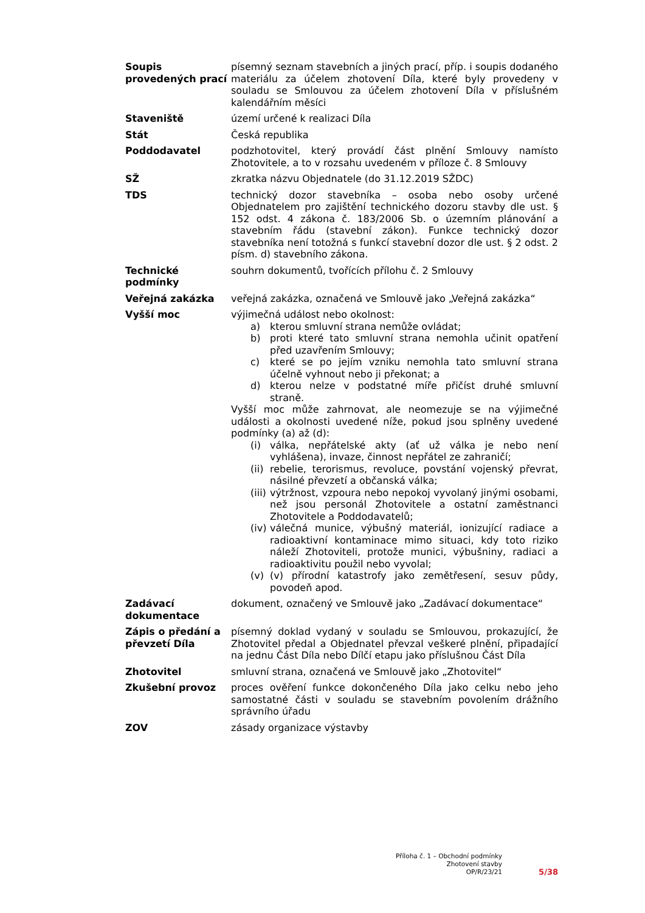| Soupis provedených prací | písemný seznam stavebních a jiných prací, příp. i soupis dodaného materiálu za účelem zhotovení Díla, které byly provedeny v souladu se Smlouvou za účelem zhotovení Díla v příslušném kalendářním měsíci |
| Staveniště | území určené k realizaci Díla |
| Stát | Česká republika |
| Poddodavatel | podzhotovitel, který provádí část plnění Smlouvy namísto Zhotovitele, a to v rozsahu uvedeném v příloze č. 8 Smlouvy |
| SŽ | zkratka názvu Objednatele (do 31.12.2019 SŽDC) |
| TDS | technický dozor stavebníka – osoba nebo osoby určené Objednatelem pro zajištění technického dozoru stavby dle ust. § 152 odst. 4 zákona č. 183/2006 Sb. o územním plánování a stavebním řádu (stavební zákon). Funkce technický dozor stavebníka není totožná s funkcí stavební dozor dle ust. § 2 odst. 2 písm. d) stavebního zákona. |
| Technické podmínky | souhrn dokumentů, tvořících přílohu č. 2 Smlouvy |
| Veřejná zakázka | veřejná zakázka, označená ve Smlouvě jako „Veřejná zakázka“ |
| Vyšší moc | výjimečná událost nebo okolnost: a) kterou smluvní strana nemůže ovládat; b) proti které tato smluvní strana nemohla učinit opatření před uzavřením Smlouvy; c) které se po jejím vzniku nemohla tato smluvní strana účelně vyhnout nebo ji překonat; a d) kterou nelze v podstatné míře přičíst druhé smluvní straně. Vyšší moc může zahrnovat, ale neomezuje se na výjimečné události a okolnosti uvedené níže, pokud jsou splněny uvedené podmínky (a) až (d): (i) válka, nepřátelské akty (ať už válka je nebo není vyhlášena), invaze, činnost nepřátel ze zahraničí; (ii) rebelie, terorismus, revoluce, povstání vojenský převrat, násilné převzetí a občanská válka; (iii) výtržnost, vzpoura nebo nepokoj vyvolaný jinými osobami, než jsou personál Zhotovitele a ostatní zaměstnanci Zhotovitele a Poddodavatelů; (iv) válečná munice, výbušný materiál, ionizující radiace a radioaktivní kontaminace mimo situaci, kdy toto riziko náleží Zhotoviteli, protože munici, výbušniny, radiaci a radioaktivitu použil nebo vyvolal; (v) (v) přírodní katastrofy jako zemětřesení, sesuv půdy, povodeň apod. |
| Zadávací dokumentace | dokument, označený ve Smlouvě jako „Zadávací dokumentace“ |
| Zápis o předání a převzetí Díla | písemný doklad vydaný v souladu se Smlouvou, prokazující, že Zhotovitel předal a Objednatel převzal veškeré plnění, připadající na jednu Část Díla nebo Dílčí etapu jako příslušnou Část Díla |
| Zhotovitel | smluvní strana, označená ve Smlouvě jako „Zhotovitel“ |
| Zkušební provoz | proces ověření funkce dokončeného Díla jako celku nebo jeho samostatné části v souladu se stavebním povolením drážního správního úřadu |
| ZOV | zásady organizace výstavby |
Příloha č. 1 – Obchodní podmínky
Zhotovení stavby
OP/R/23/21
5/38